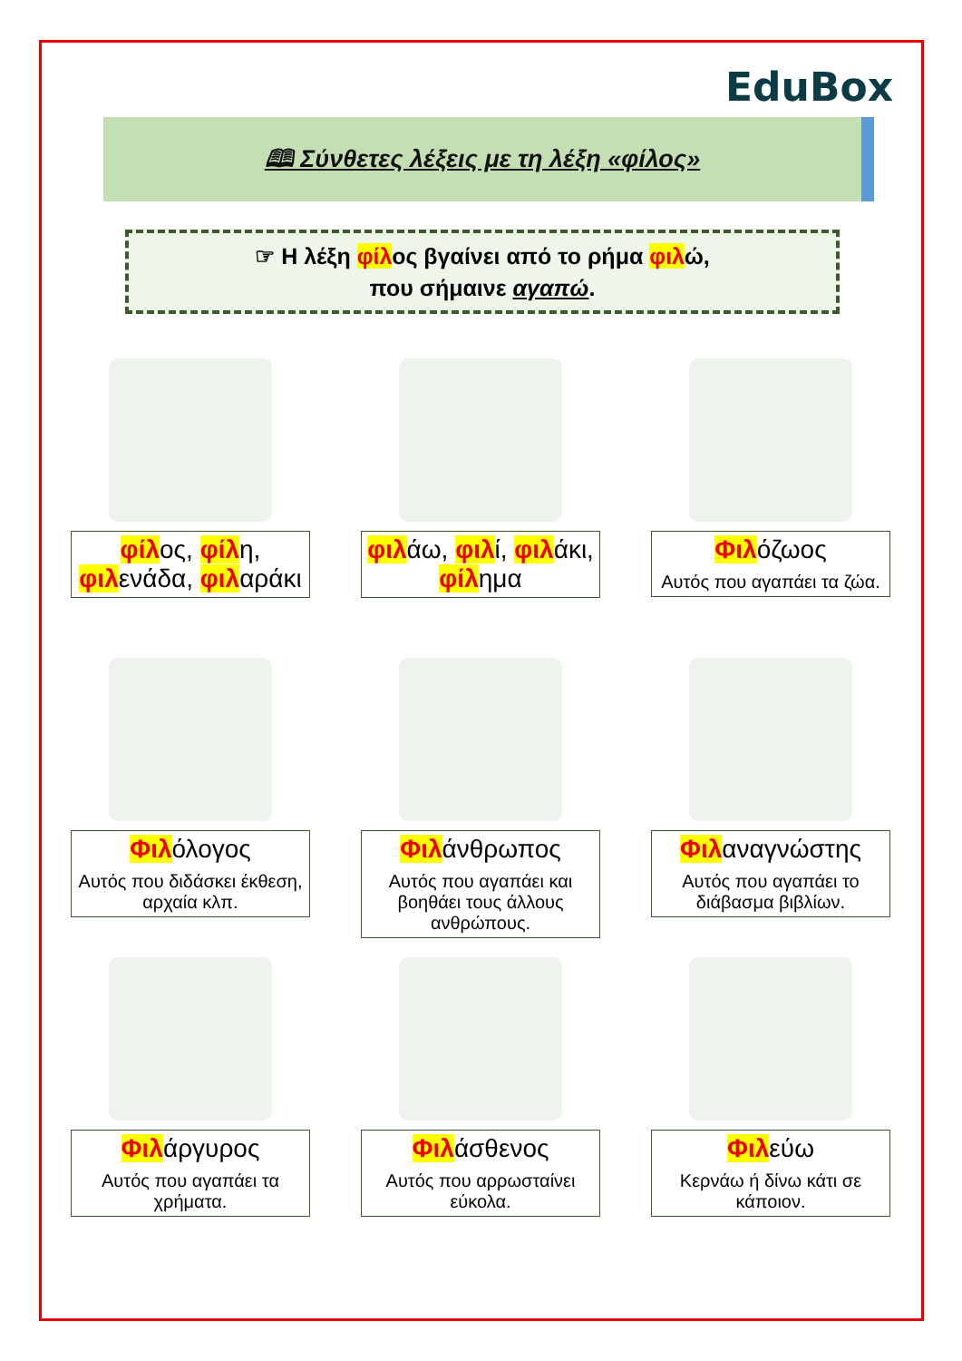EduBox
🕮 Σύνθετες λέξεις με τη λέξη «φίλος»
☞ Η λέξη φίλος βγαίνει από το ρήμα φιλώ,
που σήμαινε αγαπώ.
φίλος, φίλη, φιλενάδα, φιλαράκι
φιλάω, φιλί, φιλάκι, φίλημα
Φιλόζωος
Αυτός που αγαπάει τα ζώα.
Φιλόλογος
Αυτός που διδάσκει έκθεση, αρχαία κλπ.
Φιλάνθρωπος
Αυτός που αγαπάει και βοηθάει τους άλλους ανθρώπους.
Φιλαναγνώστης
Αυτός που αγαπάει το διάβασμα βιβλίων.
Φιλάργυρος
Αυτός που αγαπάει τα χρήματα.
Φιλάσθενος
Αυτός που αρρωσταίνει εύκολα.
Φιλεύω
Κερνάω ή δίνω κάτι σε κάποιον.